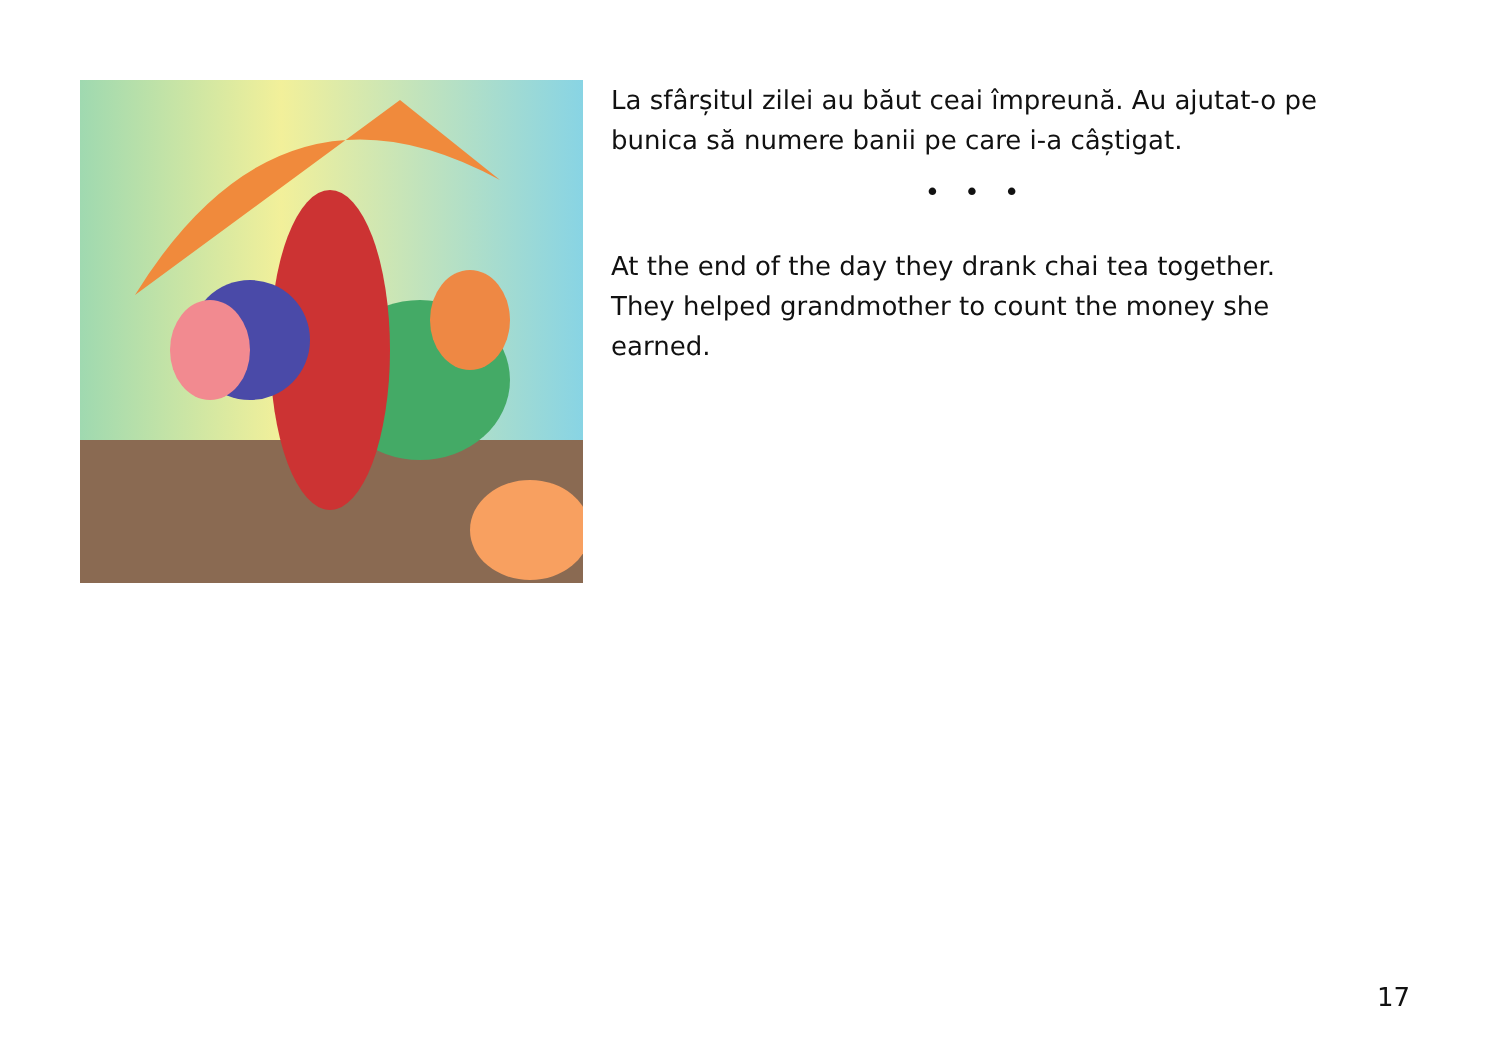La sfârșitul zilei au băut ceai împreună. Au ajutat-o pe bunica să numere banii pe care i-a câștigat.
• • •
At the end of the day they drank chai tea together. They helped grandmother to count the money she earned.
17